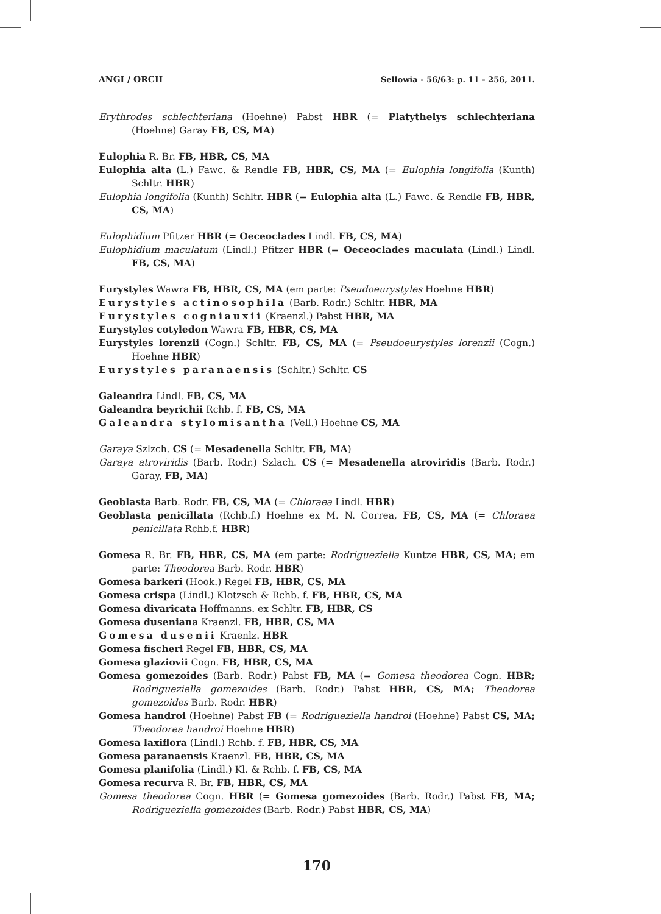ANGI / ORCH Sellowia - 56/63: p. 11 - 256, 2011.
Erythrodes schlechteriana (Hoehne) Pabst HBR (= Platythelys schlechteriana (Hoehne) Garay FB, CS, MA)
Eulophia R. Br. FB, HBR, CS, MA
Eulophia alta (L.) Fawc. & Rendle FB, HBR, CS, MA (= Eulophia longifolia (Kunth) Schltr. HBR)
Eulophia longifolia (Kunth) Schltr. HBR (= Eulophia alta (L.) Fawc. & Rendle FB, HBR, CS, MA)
Eulophidium Pfitzer HBR (= Oeceoclades Lindl. FB, CS, MA)
Eulophidium maculatum (Lindl.) Pfitzer HBR (= Oeceoclades maculata (Lindl.) Lindl. FB, CS, MA)
Eurystyles Wawra FB, HBR, CS, MA (em parte: Pseudoeurystyles Hoehne HBR)
Eurystyles actinosophila (Barb. Rodr.) Schltr. HBR, MA
Eurystyles cogniauxii (Kraenzl.) Pabst HBR, MA
Eurystyles cotyledon Wawra FB, HBR, CS, MA
Eurystyles lorenzii (Cogn.) Schltr. FB, CS, MA (= Pseudoeurystyles lorenzii (Cogn.) Hoehne HBR)
Eurystyles paranaensis (Schltr.) Schltr. CS
Galeandra Lindl. FB, CS, MA
Galeandra beyrichii Rchb. f. FB, CS, MA
Galeandra stylomisantha (Vell.) Hoehne CS, MA
Garaya Szlzch. CS (= Mesadenella Schltr. FB, MA)
Garaya atroviridis (Barb. Rodr.) Szlach. CS (= Mesadenella atroviridis (Barb. Rodr.) Garay, FB, MA)
Geoblasta Barb. Rodr. FB, CS, MA (= Chloraea Lindl. HBR)
Geoblasta penicillata (Rchb.f.) Hoehne ex M. N. Correa, FB, CS, MA (= Chloraea penicillata Rchb.f. HBR)
Gomesa R. Br. FB, HBR, CS, MA (em parte: Rodrigueziella Kuntze HBR, CS, MA; em parte: Theodorea Barb. Rodr. HBR)
Gomesa barkeri (Hook.) Regel FB, HBR, CS, MA
Gomesa crispa (Lindl.) Klotzsch & Rchb. f. FB, HBR, CS, MA
Gomesa divaricata Hoffmanns. ex Schltr. FB, HBR, CS
Gomesa duseniana Kraenzl. FB, HBR, CS, MA
Gomesa dusenii Kraenlz. HBR
Gomesa fischeri Regel FB, HBR, CS, MA
Gomesa glaziovii Cogn. FB, HBR, CS, MA
Gomesa gomezoides (Barb. Rodr.) Pabst FB, MA (= Gomesa theodorea Cogn. HBR; Rodrigueziella gomezoides (Barb. Rodr.) Pabst HBR, CS, MA; Theodorea gomezoides Barb. Rodr. HBR)
Gomesa handroi (Hoehne) Pabst FB (= Rodrigueziella handroi (Hoehne) Pabst CS, MA; Theodorea handroi Hoehne HBR)
Gomesa laxiflora (Lindl.) Rchb. f. FB, HBR, CS, MA
Gomesa paranaensis Kraenzl. FB, HBR, CS, MA
Gomesa planifolia (Lindl.) Kl. & Rchb. f. FB, CS, MA
Gomesa recurva R. Br. FB, HBR, CS, MA
Gomesa theodorea Cogn. HBR (= Gomesa gomezoides (Barb. Rodr.) Pabst FB, MA; Rodrigueziella gomezoides (Barb. Rodr.) Pabst HBR, CS, MA)
170